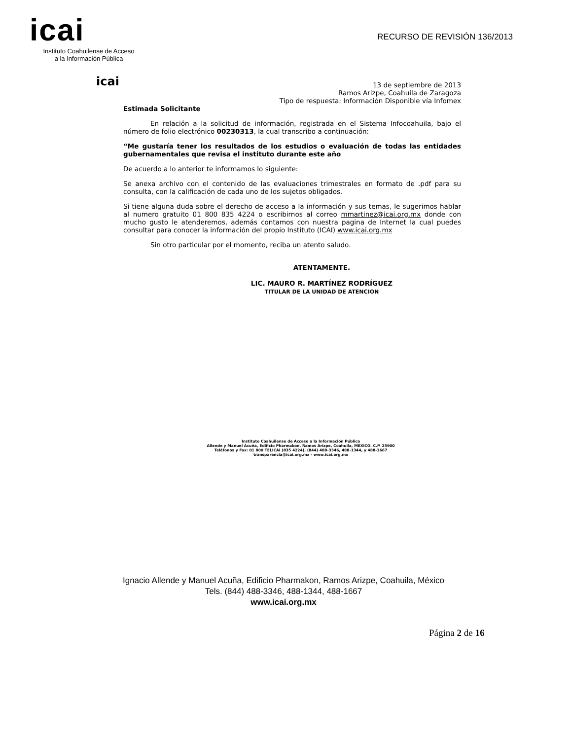icai
Instituto Coahuilense de Acceso
a la Información Pública
RECURSO DE REVISIÓN 136/2013
icai
13 de septiembre de 2013
Ramos Arizpe, Coahuila de Zaragoza
Tipo de respuesta: Información Disponible vía Infomex
Estimada Solicitante
En relación a la solicitud de información, registrada en el Sistema Infocoahuila, bajo el número de folio electrónico 00230313, la cual transcribo a continuación:
“Me gustaría tener los resultados de los estudios o evaluación de todas las entidades gubernamentales que revisa el instituto durante este año
De acuerdo a lo anterior te informamos lo siguiente:
Se anexa archivo con el contenido de las evaluaciones trimestrales en formato de .pdf para su consulta, con la calificación de cada uno de los sujetos obligados.
Si tiene alguna duda sobre el derecho de acceso a la información y sus temas, le sugerimos hablar al numero gratuito 01 800 835 4224 o escribirnos al correo mmartinez@icai.org.mx donde con mucho gusto le atenderemos, además contamos con nuestra pagina de Internet la cual puedes consultar para conocer la información del propio Instituto (ICAI) www.icai.org.mx
Sin otro particular por el momento, reciba un atento saludo.
ATENTAMENTE.
LIC. MAURO R. MARTÍNEZ RODRÍGUEZ
TITULAR DE LA UNIDAD DE ATENCION
Instituto Coahuilense de Acceso a la Información Pública
Allende y Manuel Acuña, Edificio Pharmakon, Ramos Arizpe, Coahuila, MEXICO. C.P. 25900
Teléfonos y Fax: 01 800 TELICAI (835 4224), (844) 488-3346, 488-1344, y 488-1667
transparencia@icai.org.mx - www.icai.org.mx
Ignacio Allende y Manuel Acuña, Edificio Pharmakon, Ramos Arizpe, Coahuila, México
Tels. (844) 488-3346, 488-1344, 488-1667
www.icai.org.mx
Página 2 de 16